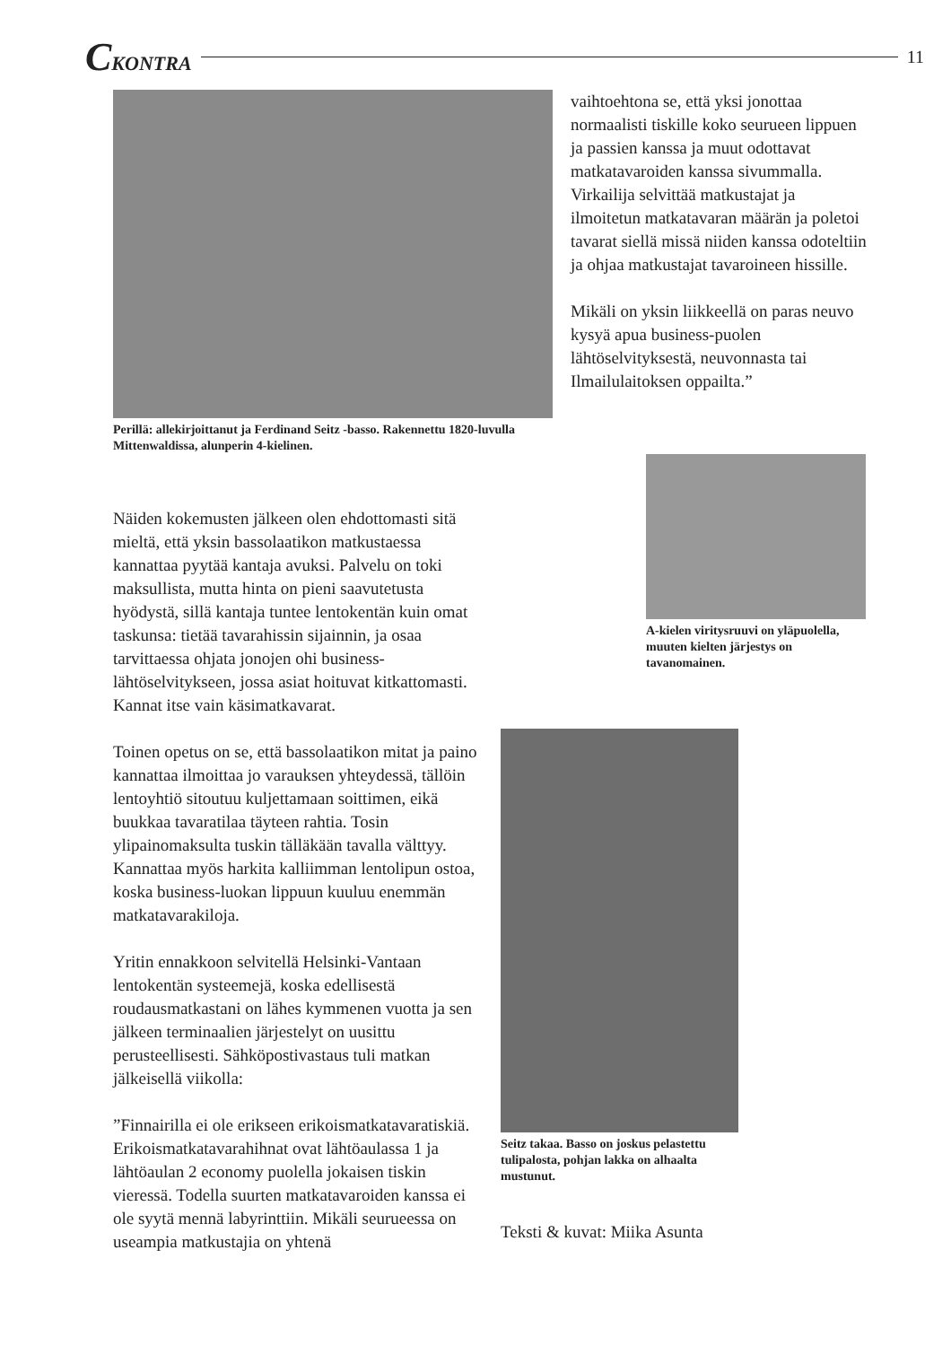CKONTRA 11
Perillä: allekirjoittanut ja Ferdinand Seitz -basso. Rakennettu 1820-luvulla Mittenwaldissa, alunperin 4-kielinen.
vaihtoehtona se, että yksi jonottaa normaalisti tiskille koko seurueen lippuen ja passien kanssa ja muut odottavat matkatavaroiden kanssa sivummalla. Virkailija selvittää matkustajat ja ilmoitetun matkatavaran määrän ja poletoi tavarat siellä missä niiden kanssa odoteltiin ja ohjaa matkustajat tavaroineen hissille.
Mikäli on yksin liikkeellä on paras neuvo kysyä apua business-puolen lähtöselvityksestä, neuvonnasta tai Ilmailulaitoksen oppailta.”
Näiden kokemusten jälkeen olen ehdottomasti sitä mieltä, että yksin bassolaatikon matkustaessa kannattaa pyytää kantaja avuksi. Palvelu on toki maksullista, mutta hinta on pieni saavutetusta hyödystä, sillä kantaja tuntee lentokentän kuin omat taskunsa: tietää tavarahissin sijainnin, ja osaa tarvittaessa ohjata jonojen ohi business-lähtöselvitykseen, jossa asiat hoituvat kitkattomasti. Kannat itse vain käsimatkavarat.
Toinen opetus on se, että bassolaatikon mitat ja paino kannattaa ilmoittaa jo varauksen yhteydessä, tällöin lentoyhtiö sitoutuu kuljettamaan soittimen, eikä buukkaa tavaratilaa täyteen rahtia. Tosin ylipainomaksulta tuskin tälläkään tavalla välttyy. Kannattaa myös harkita kalliimman lentolipun ostoa, koska business-luokan lippuun kuuluu enemmän matkatavarakiloja.
Yritin ennakkoon selvitellä Helsinki-Vantaan lentokentän systeemejä, koska edellisestä roudausmatkastani on lähes kymmenen vuotta ja sen jälkeen terminaalien järjestelyt on uusittu perusteellisesti. Sähköpostivastaus tuli matkan jälkeisellä viikolla:
”Finnairilla ei ole erikseen erikoismatkatavaratiskiä. Erikoismatkatavarahihnat ovat lähtöaulassa 1 ja lähtöaulan 2 economy puolella jokaisen tiskin vieressä. Todella suurten matkatavaroiden kanssa ei ole syytä mennä labyrinttiin. Mikäli seurueessa on useampia matkustajia on yhtenä
A-kielen viritysruuvi on yläpuolella, muuten kielten järjestys on tavanomainen.
Seitz takaa. Basso on joskus pelastettu tulipalosta, pohjan lakka on alhaalta mustunut.
Teksti & kuvat: Miika Asunta